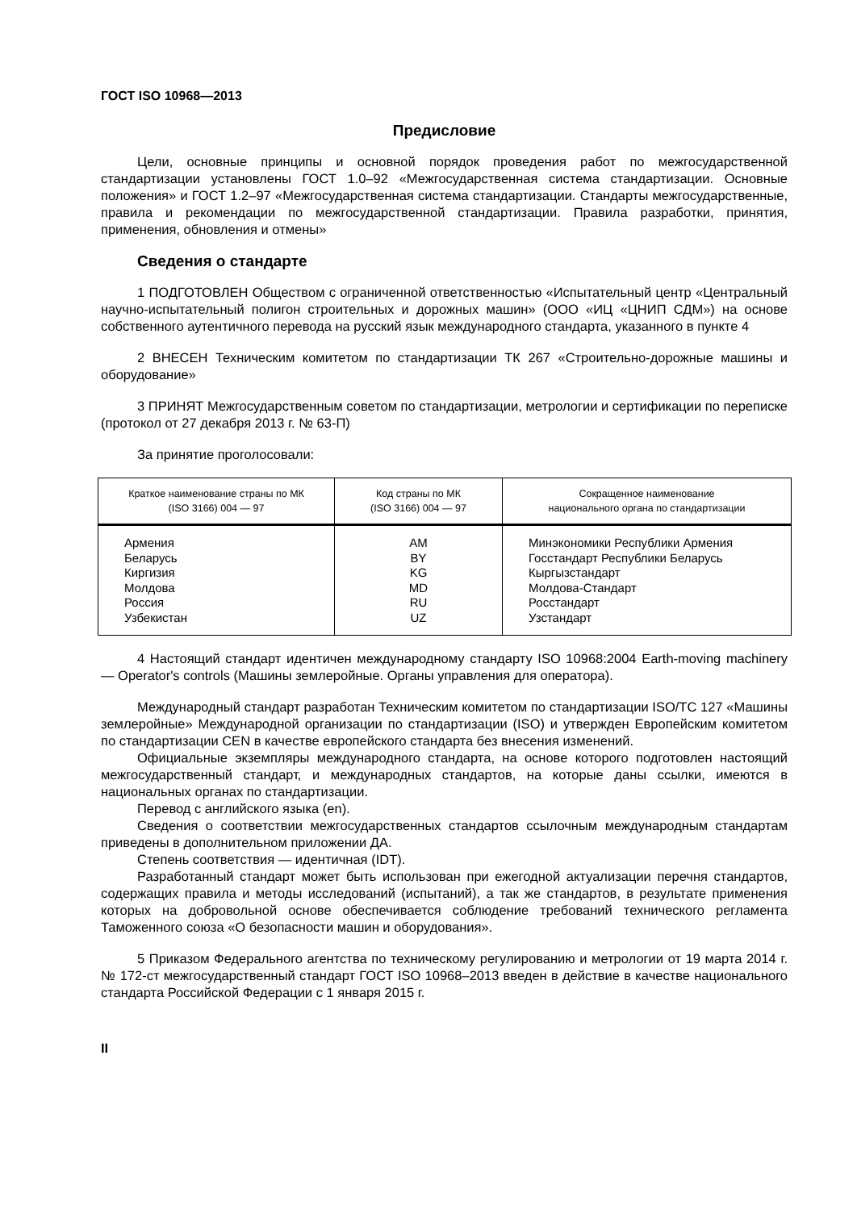ГОСТ ISO 10968—2013
Предисловие
Цели, основные принципы и основной порядок проведения работ по межгосударственной стандартизации установлены ГОСТ 1.0–92 «Межгосударственная система стандартизации. Основные положения» и ГОСТ 1.2–97 «Межгосударственная система стандартизации. Стандарты межгосударственные, правила и рекомендации по межгосударственной стандартизации. Правила разработки, принятия, применения, обновления и отмены»
Сведения о стандарте
1 ПОДГОТОВЛЕН Обществом с ограниченной ответственностью «Испытательный центр «Центральный научно-испытательный полигон строительных и дорожных машин» (ООО «ИЦ «ЦНИП СДМ») на основе собственного аутентичного перевода на русский язык международного стандарта, указанного в пункте 4
2 ВНЕСЕН Техническим комитетом по стандартизации ТК 267 «Строительно-дорожные машины и оборудование»
3 ПРИНЯТ Межгосударственным советом по стандартизации, метрологии и сертификации по переписке (протокол от 27 декабря 2013 г. № 63-П)
За принятие проголосовали:
| Краткое наименование страны по МК (ISO 3166) 004 — 97 | Код страны по МК (ISO 3166) 004 — 97 | Сокращенное наименование национального органа по стандартизации |
| --- | --- | --- |
| Армения Беларусь Киргизия Молдова Россия Узбекистан | AM BY KG MD RU UZ | Минэкономики Республики Армения Госстандарт Республики Беларусь Кыргызстандарт Молдова-Стандарт Росстандарт Узстандарт |
4 Настоящий стандарт идентичен международному стандарту ISO 10968:2004 Earth-moving machinery — Operator's controls (Машины землеройные. Органы управления для оператора).
Международный стандарт разработан Техническим комитетом по стандартизации ISO/TC 127 «Машины землеройные» Международной организации по стандартизации (ISO) и утвержден Европейским комитетом по стандартизации CEN в качестве европейского стандарта без внесения изменений.
Официальные экземпляры международного стандарта, на основе которого подготовлен настоящий межгосударственный стандарт, и международных стандартов, на которые даны ссылки, имеются в национальных органах по стандартизации.
Перевод с английского языка (en).
Сведения о соответствии межгосударственных стандартов ссылочным международным стандартам приведены в дополнительном приложении ДА.
Степень соответствия — идентичная (IDT).
Разработанный стандарт может быть использован при ежегодной актуализации перечня стандартов, содержащих правила и методы исследований (испытаний), а так же стандартов, в результате применения которых на добровольной основе обеспечивается соблюдение требований технического регламента Таможенного союза «О безопасности машин и оборудования».
5 Приказом Федерального агентства по техническому регулированию и метрологии от 19 марта 2014 г. № 172-ст межгосударственный стандарт ГОСТ ISO 10968–2013 введен в действие в качестве национального стандарта Российской Федерации с 1 января 2015 г.
II